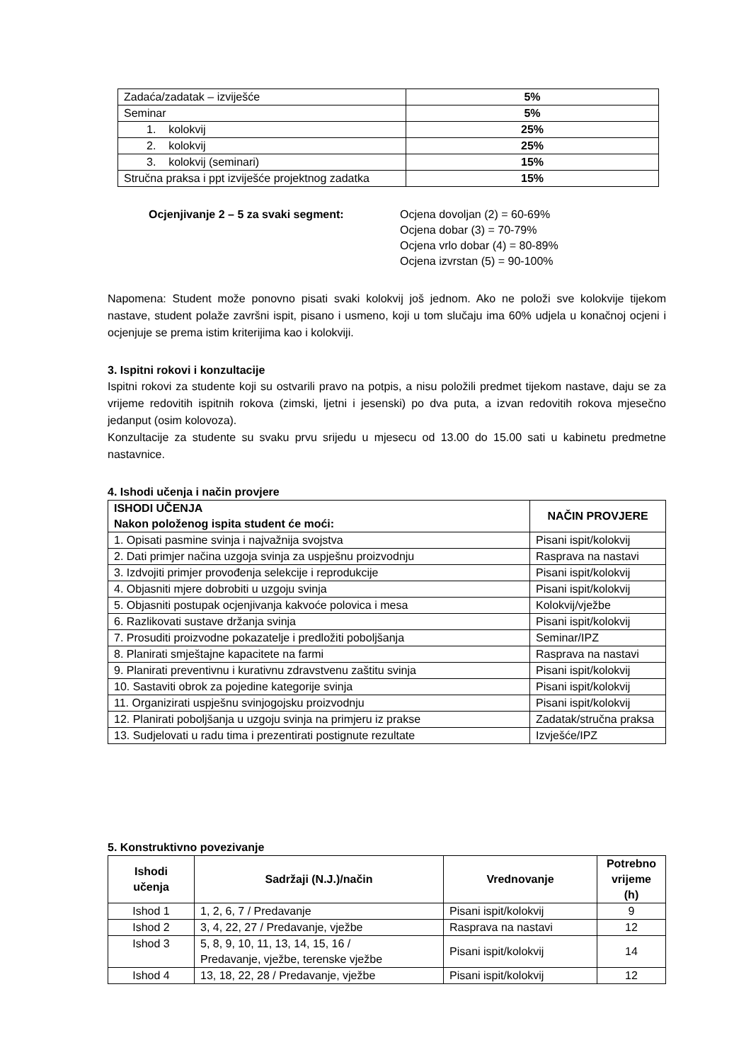| Zadaća/zadatak – izviješće | 5% |
| Seminar | 5% |
| 1. kolokvij | 25% |
| 2. kolokvij | 25% |
| 3. kolokvij (seminari) | 15% |
| Stručna praksa i ppt izviješće projektnog zadatka | 15% |
Ocjenjivanje 2 – 5 za svaki segment: Ocjena dovoljan (2) = 60-69%
Ocjena dobar (3) = 70-79%
Ocjena vrlo dobar (4) = 80-89%
Ocjena izvrstan (5) = 90-100%
Napomena: Student može ponovno pisati svaki kolokvij još jednom. Ako ne položi sve kolokvije tijekom nastave, student polaže završni ispit, pisano i usmeno, koji u tom slučaju ima 60% udjela u konačnoj ocjeni i ocjenjuje se prema istim kriterijima kao i kolokviji.
3. Ispitni rokovi i konzultacije
Ispitni rokovi za studente koji su ostvarili pravo na potpis, a nisu položili predmet tijekom nastave, daju se za vrijeme redovitih ispitnih rokova (zimski, ljetni i jesenski) po dva puta, a izvan redovitih rokova mjesečno jedanput (osim kolovoza).
Konzultacije za studente su svaku prvu srijedu u mjesecu od 13.00 do 15.00 sati u kabinetu predmetne nastavnice.
4. Ishodi učenja i način provjere
| ISHODI UČENJA Nakon položenog ispita student će moći: | NAČIN PROVJERE |
| --- | --- |
| 1. Opisati pasmine svinja i najvažnija svojstva | Pisani ispit/kolokvij |
| 2. Dati primjer načina uzgoja svinja za uspješnu proizvodnju | Rasprava na nastavi |
| 3. Izdvojiti primjer provođenja selekcije i reprodukcije | Pisani ispit/kolokvij |
| 4. Objasniti mjere dobrobiti u uzgoju svinja | Pisani ispit/kolokvij |
| 5. Objasniti postupak ocjenjivanja kakvoće polovica i mesa | Kolokvij/vježbe |
| 6. Razlikovati sustave držanja svinja | Pisani ispit/kolokvij |
| 7. Prosuditi proizvodne pokazatelje i predložiti poboljšanja | Seminar/IPZ |
| 8. Planirati smještajne kapacitete na farmi | Rasprava na nastavi |
| 9. Planirati preventivnu i kurativnu zdravstvenu zaštitu svinja | Pisani ispit/kolokvij |
| 10. Sastaviti obrok za pojedine kategorije svinja | Pisani ispit/kolokvij |
| 11. Organizirati uspješnu svinjogojsku proizvodnju | Pisani ispit/kolokvij |
| 12. Planirati poboljšanja u uzgoju svinja na primjeru iz prakse | Zadatak/stručna praksa |
| 13. Sudjelovati u radu tima i prezentirati postignute rezultate | Izvješće/IPZ |
5. Konstruktivno povezivanje
| Ishodi učenja | Sadržaji (N.J.)/način | Vrednovanje | Potrebno vrijeme (h) |
| --- | --- | --- | --- |
| Ishod 1 | 1, 2, 6, 7 / Predavanje | Pisani ispit/kolokvij | 9 |
| Ishod 2 | 3, 4, 22, 27 / Predavanje, vježbe | Rasprava na nastavi | 12 |
| Ishod 3 | 5, 8, 9, 10, 11, 13, 14, 15, 16 / Predavanje, vježbe, terenske vježbe | Pisani ispit/kolokvij | 14 |
| Ishod 4 | 13, 18, 22, 28 / Predavanje, vježbe | Pisani ispit/kolokvij | 12 |